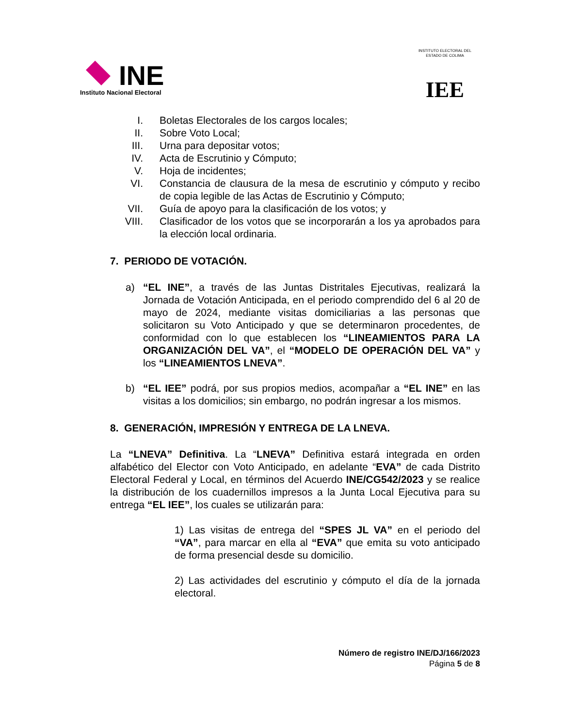INE
Instituto Nacional Electoral
INSTITUTO ELECTORAL DEL ESTADO DE COLIMA
IEE
I. Boletas Electorales de los cargos locales;
II. Sobre Voto Local;
III. Urna para depositar votos;
IV. Acta de Escrutinio y Cómputo;
V. Hoja de incidentes;
VI. Constancia de clausura de la mesa de escrutinio y cómputo y recibo de copia legible de las Actas de Escrutinio y Cómputo;
VII. Guía de apoyo para la clasificación de los votos; y
VIII. Clasificador de los votos que se incorporarán a los ya aprobados para la elección local ordinaria.
7. PERIODO DE VOTACIÓN.
a) “EL INE”, a través de las Juntas Distritales Ejecutivas, realizará la Jornada de Votación Anticipada, en el periodo comprendido del 6 al 20 de mayo de 2024, mediante visitas domiciliarias a las personas que solicitaron su Voto Anticipado y que se determinaron procedentes, de conformidad con lo que establecen los “LINEAMIENTOS PARA LA ORGANIZACIÓN DEL VA”, el “MODELO DE OPERACIÓN DEL VA” y los “LINEAMIENTOS LNEVA”.
b) “EL IEE” podrá, por sus propios medios, acompañar a “EL INE” en las visitas a los domicilios; sin embargo, no podrán ingresar a los mismos.
8. GENERACIÓN, IMPRESIÓN Y ENTREGA DE LA LNEVA.
La “LNEVA” Definitiva. La “LNEVA” Definitiva estará integrada en orden alfabético del Elector con Voto Anticipado, en adelante “EVA” de cada Distrito Electoral Federal y Local, en términos del Acuerdo INE/CG542/2023 y se realice la distribución de los cuadernillos impresos a la Junta Local Ejecutiva para su entrega “EL IEE”, los cuales se utilizarán para:
1) Las visitas de entrega del “SPES JL VA” en el periodo del “VA”, para marcar en ella al “EVA” que emita su voto anticipado de forma presencial desde su domicilio.
2) Las actividades del escrutinio y cómputo el día de la jornada electoral.
Número de registro INE/DJ/166/2023
Página 5 de 8